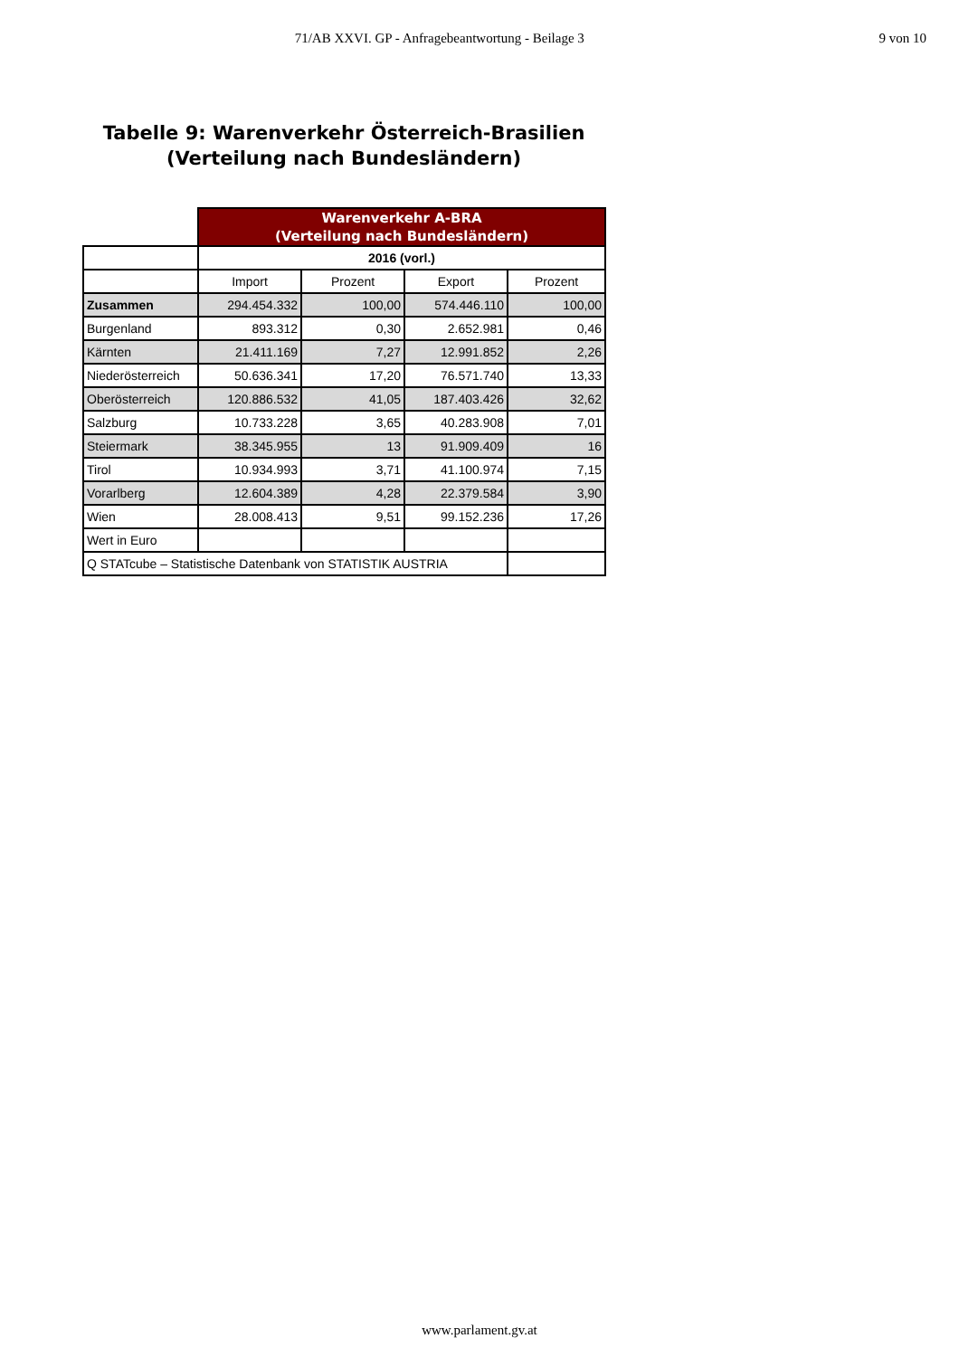71/AB XXVI. GP - Anfragebeantwortung - Beilage 3
9 von 10
Tabelle 9: Warenverkehr Österreich-Brasilien
(Verteilung nach Bundesländern)
| | Warenverkehr A-BRA (Verteilung nach Bundesländern) | | | |
| | 2016 (vorl.) | | | |
| | Import | Prozent | Export | Prozent |
| Zusammen | 294.454.332 | 100,00 | 574.446.110 | 100,00 |
| Burgenland | 893.312 | 0,30 | 2.652.981 | 0,46 |
| Kärnten | 21.411.169 | 7,27 | 12.991.852 | 2,26 |
| Niederösterreich | 50.636.341 | 17,20 | 76.571.740 | 13,33 |
| Oberösterreich | 120.886.532 | 41,05 | 187.403.426 | 32,62 |
| Salzburg | 10.733.228 | 3,65 | 40.283.908 | 7,01 |
| Steiermark | 38.345.955 | 13 | 91.909.409 | 16 |
| Tirol | 10.934.993 | 3,71 | 41.100.974 | 7,15 |
| Vorarlberg | 12.604.389 | 4,28 | 22.379.584 | 3,90 |
| Wien | 28.008.413 | 9,51 | 99.152.236 | 17,26 |
| Wert in Euro | | | | |
| Q STATcube – Statistische Datenbank von STATISTIK AUSTRIA | | | | |
www.parlament.gv.at